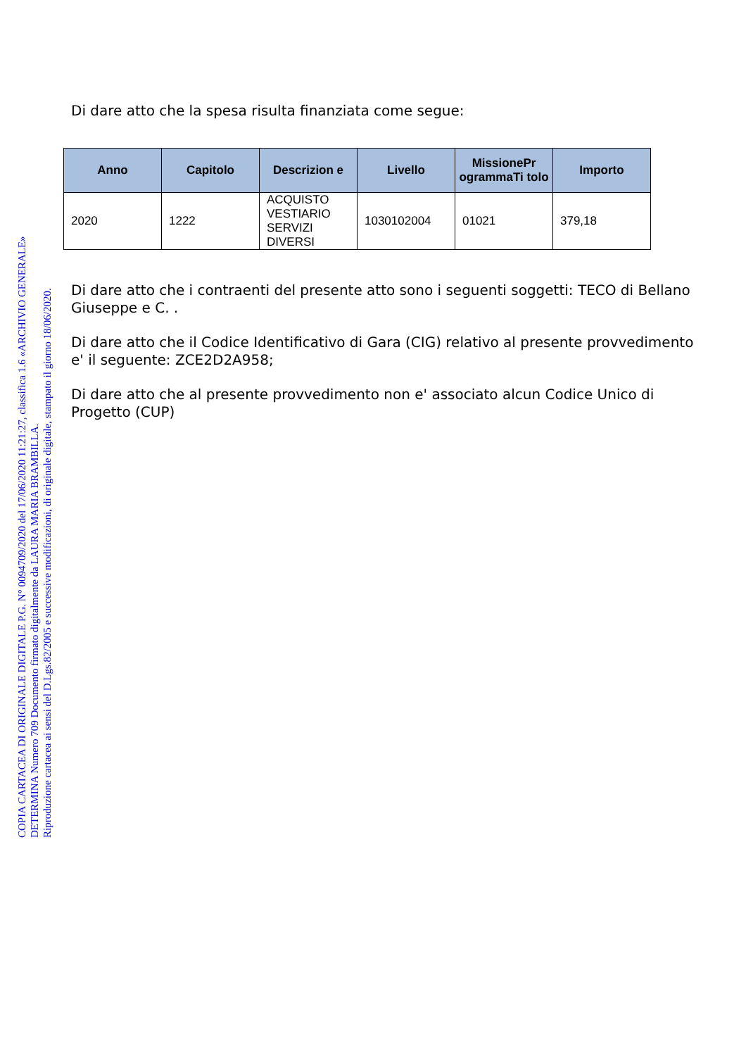COPIA CARTACEA DI ORIGINALE DIGITALE P.G. N° 0094709/2020 del 17/06/2020 11:21:27, classifica 1.6 «ARCHIVIO GENERALE»
DETERMINA Numero 709 Documento firmato digitalmente da LAURA MARIA BRAMBILLA.
Riproduzione cartacea ai sensi del D.Lgs.82/2005 e successive modificazioni, di originale digitale, stampato il giorno 18/06/2020.
Di dare atto che la spesa risulta finanziata come segue:
| Anno | Capitolo | Descrizion e | Livello | MissionePr ogrammaTi tolo | Importo |
| --- | --- | --- | --- | --- | --- |
| 2020 | 1222 | ACQUISTO VESTIARIO SERVIZI DIVERSI | 1030102004 | 01021 | 379,18 |
Di dare atto che i contraenti del presente atto sono i seguenti soggetti: TECO di Bellano Giuseppe e C. .
Di dare atto che il Codice Identificativo di Gara (CIG) relativo al presente provvedimento e' il seguente: ZCE2D2A958;
Di dare atto che al presente provvedimento non e' associato alcun Codice Unico di Progetto (CUP)